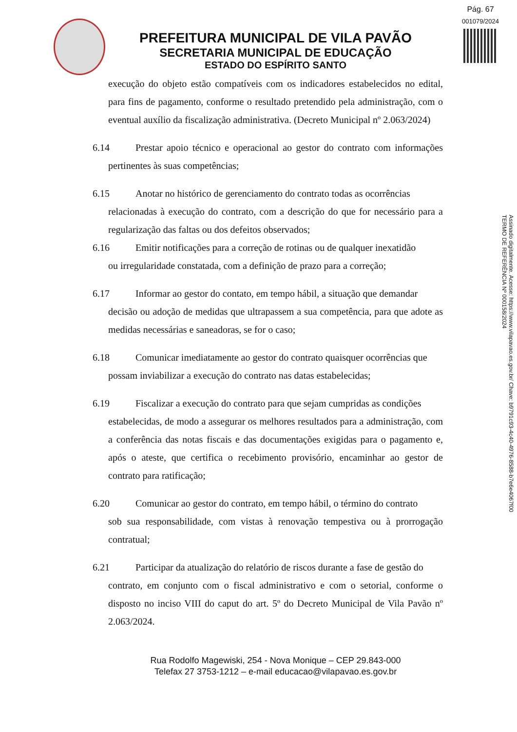Pág. 67
001079/2024
PREFEITURA MUNICIPAL DE VILA PAVÃO
SECRETARIA MUNICIPAL DE EDUCAÇÃO
ESTADO DO ESPÍRITO SANTO
execução do objeto estão compatíveis com os indicadores estabelecidos no edital, para fins de pagamento, conforme o resultado pretendido pela administração, com o eventual auxílio da fiscalização administrativa. (Decreto Municipal nº 2.063/2024)
6.14 Prestar apoio técnico e operacional ao gestor do contrato com informações pertinentes às suas competências;
6.15 Anotar no histórico de gerenciamento do contrato todas as ocorrências
relacionadas à execução do contrato, com a descrição do que for necessário para a regularização das faltas ou dos defeitos observados;
6.16 Emitir notificações para a correção de rotinas ou de qualquer inexatidão
ou irregularidade constatada, com a definição de prazo para a correção;
6.17 Informar ao gestor do contato, em tempo hábil, a situação que demandar
decisão ou adoção de medidas que ultrapassem a sua competência, para que adote as medidas necessárias e saneadoras, se for o caso;
6.18 Comunicar imediatamente ao gestor do contrato quaisquer ocorrências que
possam inviabilizar a execução do contrato nas datas estabelecidas;
6.19 Fiscalizar a execução do contrato para que sejam cumpridas as condições
estabelecidas, de modo a assegurar os melhores resultados para a administração, com a conferência das notas fiscais e das documentações exigidas para o pagamento e, após o ateste, que certifica o recebimento provisório, encaminhar ao gestor de contrato para ratificação;
6.20 Comunicar ao gestor do contrato, em tempo hábil, o término do contrato
sob sua responsabilidade, com vistas à renovação tempestiva ou à prorrogação contratual;
6.21 Participar da atualização do relatório de riscos durante a fase de gestão do
contrato, em conjunto com o fiscal administrativo e com o setorial, conforme o disposto no inciso VIII do caput do art. 5º do Decreto Municipal de Vila Pavão nº 2.063/2024.
Rua Rodolfo Magewiski, 254 - Nova Monique – CEP 29.843-000
Telefax 27 3753-1212 – e-mail educacao@vilapavao.es.gov.br
Assinado digitalmente. Acesse: https://www.vilapavao.es.gov.br/ Chave: b9791c93-4c40-4976-8588-b7e6e4067f00
TERMO DE REFERÊNCIA Nº 000158/2024